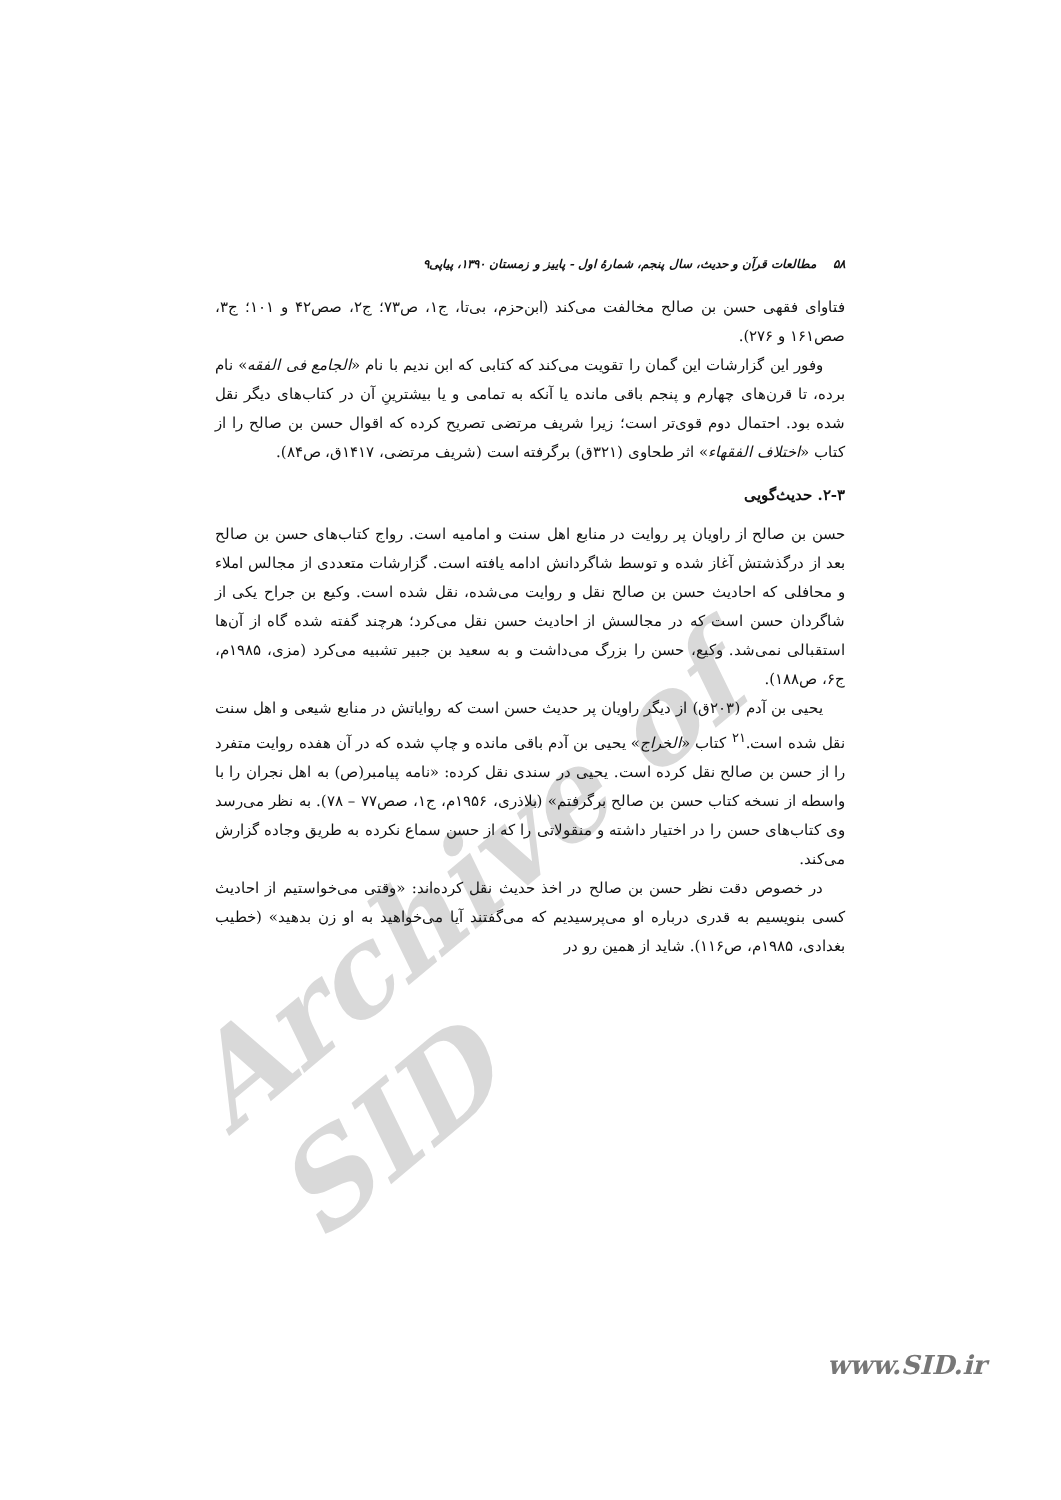Archive of SID
۵۸ مطالعات قرآن و حدیث، سال پنجم، شمارهٔ اول - پاییز و زمستان ۱۳۹۰، پیاپی۹
فتاوای فقهی حسن بن صالح مخالفت می‌کند (ابن‌حزم، بی‌تا، ج۱، ص۷۳؛ ج۲، صص۴۲ و ۱۰۱؛ ج۳، صص۱۶۱ و ۲۷۶).
وفور این گزارشات این گمان را تقویت می‌کند که کتابی که ابن ندیم با نام «الجامع فی الفقه» نام برده، تا قرن‌های چهارم و پنجم باقی مانده یا آنکه به تمامی و یا بیشترینِ آن در کتاب‌های دیگر نقل شده بود. احتمال دوم قوی‌تر است؛ زیرا شریف مرتضی تصریح کرده که اقوال حسن بن صالح را از کتاب «اختلاف الفقهاء» اثر طحاوی (۳۲۱ق) برگرفته است (شریف مرتضی، ۱۴۱۷ق، ص۸۴).
۲-۳. حدیث‌گویی
حسن بن صالح از راویان پر روایت در منابع اهل سنت و امامیه است. رواج کتاب‌های حسن بن صالح بعد از درگذشتش آغاز شده و توسط شاگردانش ادامه یافته است. گزارشات متعددی از مجالس املاء و محافلی که احادیث حسن بن صالح نقل و روایت می‌شده، نقل شده است. وکیع بن جراح یکی از شاگردان حسن است که در مجالسش از احادیث حسن نقل می‌کرد؛ هرچند گفته شده گاه از آن‌ها استقبالی نمی‌شد. وکیع، حسن را بزرگ می‌داشت و به سعید بن جبیر تشبیه می‌کرد (مزی، ۱۹۸۵م، ج۶، ص۱۸۸).
یحیی بن آدم (۲۰۳ق) از دیگر راویان پر حدیث حسن است که روایاتش در منابع شیعی و اهل سنت نقل شده است.<sup>۲۱</sup> کتاب «الخراج» یحیی بن آدم باقی مانده و چاپ شده که در آن هفده روایت متفرد را از حسن بن صالح نقل کرده است. یحیی در سندی نقل کرده: «نامه پیامبر(ص) به اهل نجران را با واسطه از نسخه کتاب حسن بن صالح برگرفتم» (بلاذری، ۱۹۵۶م، ج۱، صص۷۷ – ۷۸). به نظر می‌رسد وی کتاب‌های حسن را در اختیار داشته و منقولاتی را که از حسن سماع نکرده به طریق وجاده گزارش می‌کند.
در خصوص دقت نظر حسن بن صالح در اخذ حدیث نقل کرده‌اند: «وقتی می‌خواستیم از احادیث کسی بنویسیم به قدری درباره او می‌پرسیدیم که می‌گفتند آیا می‌خواهید به او زن بدهید» (خطیب بغدادی، ۱۹۸۵م، ص۱۱۶). شاید از همین رو در
www.SID.ir